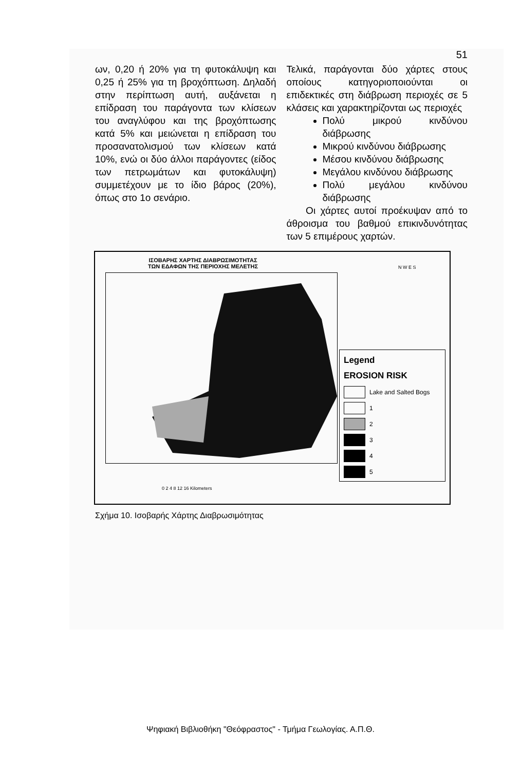51
ων, 0,20 ή 20% για τη φυτοκάλυψη και 0,25 ή 25% για τη βροχόπτωση. Δηλαδή στην περίπτωση αυτή, αυξάνεται η επίδραση του παράγοντα των κλίσεων του αναγλύφου και της βροχόπτωσης κατά 5% και μειώνεται η επίδραση του προσανατολισμού των κλίσεων κατά 10%, ενώ οι δύο άλλοι παράγοντες (είδος των πετρωμάτων και φυτοκάλυψη) συμμετέχουν με το ίδιο βάρος (20%), όπως στο 1ο σενάριο.
Τελικά, παράγονται δύο χάρτες στους οποίους κατηγοριοποιούνται οι επιδεκτικές στη διάβρωση περιοχές σε 5 κλάσεις και χαρακτηρίζονται ως περιοχές
Πολύ μικρού κινδύνου διάβρωσης
Μικρού κινδύνου διάβρωσης
Μέσου κινδύνου διάβρωσης
Μεγάλου κινδύνου διάβρωσης
Πολύ μεγάλου κινδύνου διάβρωσης
Οι χάρτες αυτοί προέκυψαν από το άθροισμα του βαθμού επικινδυνότητας των 5 επιμέρους χαρτών.
ΙΣΟΒΑΡΗΣ ΧΑΡΤΗΣ ΔΙΑΒΡΩΣΙΜΟΤΗΤΑΣ
ΤΩΝ ΕΔΑΦΩΝ ΤΗΣ ΠΕΡΙΟΧΗΣ ΜΕΛΕΤΗΣ
N W E S
0 2 4 8 12 16 Kilometers
Legend
EROSION RISK
Lake and Salted Bogs
1
2
3
4
5
Σχήμα 10. Ισοβαρής Χάρτης Διαβρωσιμότητας
Ψηφιακή Βιβλιοθήκη "Θεόφραστος" - Τμήμα Γεωλογίας. Α.Π.Θ.